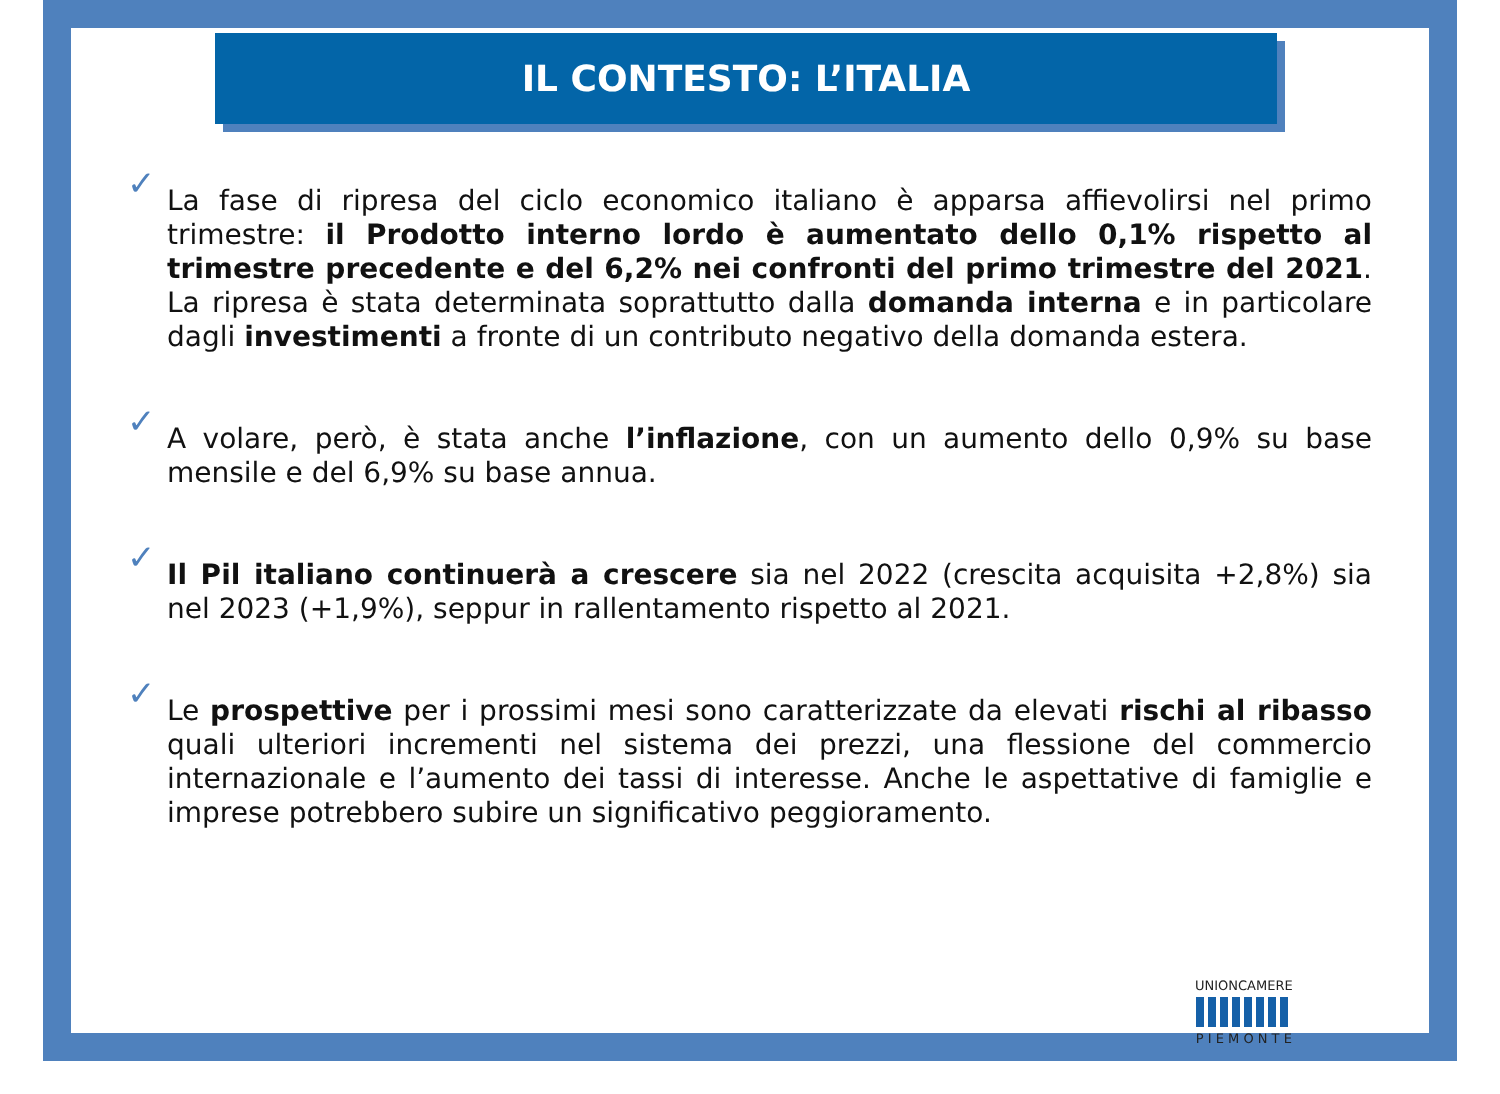IL CONTESTO: L’ITALIA
✓ La fase di ripresa del ciclo economico italiano è apparsa affievolirsi nel primo trimestre: il Prodotto interno lordo è aumentato dello 0,1% rispetto al trimestre precedente e del 6,2% nei confronti del primo trimestre del 2021. La ripresa è stata determinata soprattutto dalla domanda interna e in particolare dagli investimenti a fronte di un contributo negativo della domanda estera.
✓ A volare, però, è stata anche l’inflazione, con un aumento dello 0,9% su base mensile e del 6,9% su base annua.
✓ Il Pil italiano continuerà a crescere sia nel 2022 (crescita acquisita +2,8%) sia nel 2023 (+1,9%), seppur in rallentamento rispetto al 2021.
✓ Le prospettive per i prossimi mesi sono caratterizzate da elevati rischi al ribasso quali ulteriori incrementi nel sistema dei prezzi, una flessione del commercio internazionale e l’aumento dei tassi di interesse. Anche le aspettative di famiglie e imprese potrebbero subire un significativo peggioramento.
UNIONCAMERE
P I E M O N T E